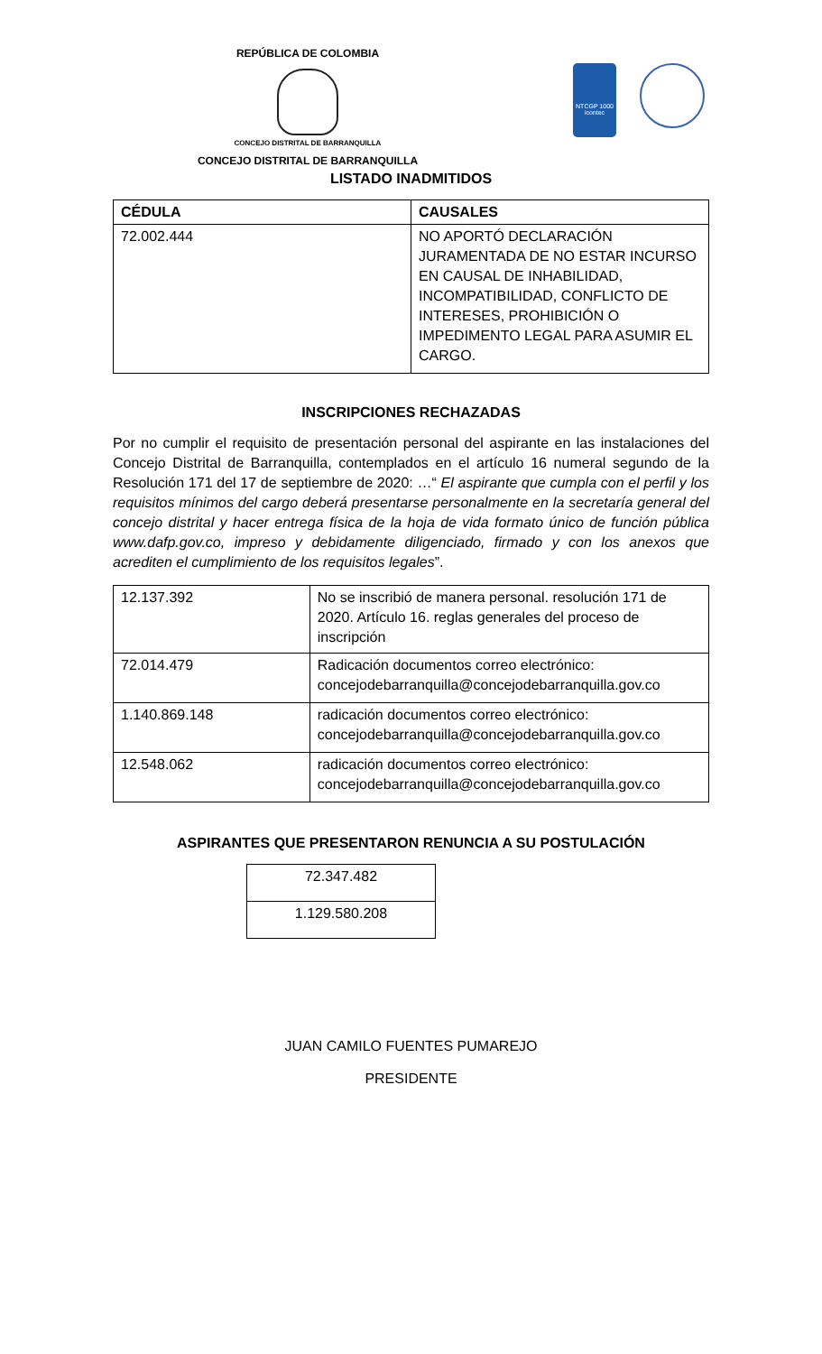REPÚBLICA DE COLOMBIA
CONCEJO DISTRITAL DE BARRANQUILLA
CONCEJO DISTRITAL DE BARRANQUILLA
NTCGP 1000
icontec
LISTADO INADMITIDOS
| CÉDULA | CAUSALES |
| --- | --- |
| 72.002.444 | NO APORTÓ DECLARACIÓN JURAMENTADA DE NO ESTAR INCURSO EN CAUSAL DE INHABILIDAD, INCOMPATIBILIDAD, CONFLICTO DE INTERESES, PROHIBICIÓN O IMPEDIMENTO LEGAL PARA ASUMIR EL CARGO. |
INSCRIPCIONES RECHAZADAS
Por no cumplir el requisito de presentación personal del aspirante en las instalaciones del Concejo Distrital de Barranquilla, contemplados en el artículo 16 numeral segundo de la Resolución 171 del 17 de septiembre de 2020: …“ El aspirante que cumpla con el perfil y los requisitos mínimos del cargo deberá presentarse personalmente en la secretaría general del concejo distrital y hacer entrega física de la hoja de vida formato único de función pública www.dafp.gov.co, impreso y debidamente diligenciado, firmado y con los anexos que acrediten el cumplimiento de los requisitos legales”.
| 12.137.392 | No se inscribió de manera personal. resolución 171 de 2020. Artículo 16. reglas generales del proceso de inscripción |
| 72.014.479 | Radicación documentos correo electrónico: concejodebarranquilla@concejodebarranquilla.gov.co |
| 1.140.869.148 | radicación documentos correo electrónico: concejodebarranquilla@concejodebarranquilla.gov.co |
| 12.548.062 | radicación documentos correo electrónico: concejodebarranquilla@concejodebarranquilla.gov.co |
ASPIRANTES QUE PRESENTARON RENUNCIA A SU POSTULACIÓN
| 72.347.482 |
| 1.129.580.208 |
JUAN CAMILO FUENTES PUMAREJO
PRESIDENTE